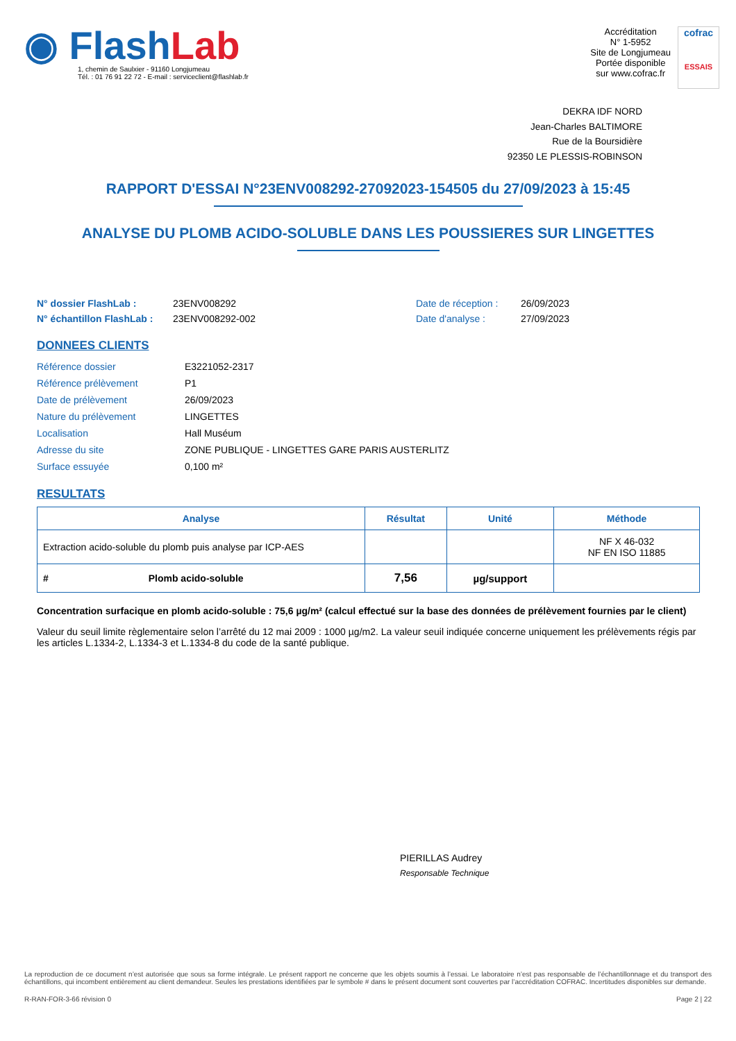◉ Flash Lab
1, chemin de Saulxier - 91160 Longjumeau
Tél. : 01 76 91 22 72 - E-mail : serviceclient@flashlab.fr
Accréditation
N° 1-5952
Site de Longjumeau
Portée disponible
sur www.cofrac.fr
cofrac
ESSAIS
DEKRA IDF NORD
Jean-Charles BALTIMORE
Rue de la Boursidière
92350 LE PLESSIS-ROBINSON
RAPPORT D'ESSAI N°23ENV008292-27092023-154505 du 27/09/2023 à 15:45
ANALYSE DU PLOMB ACIDO-SOLUBLE DANS LES POUSSIERES SUR LINGETTES
N° dossier FlashLab :
N° échantillon FlashLab :
23ENV008292
23ENV008292-002
Date de réception :
Date d'analyse :
26/09/2023
27/09/2023
DONNEES CLIENTS
| Référence dossier | E3221052-2317 |
| Référence prélèvement | P1 |
| Date de prélèvement | 26/09/2023 |
| Nature du prélèvement | LINGETTES |
| Localisation | Hall Muséum |
| Adresse du site | ZONE PUBLIQUE - LINGETTES GARE PARIS AUSTERLITZ |
| Surface essuyée | 0,100 m² |
RESULTATS
| Analyse | Résultat | Unité | Méthode |
| --- | --- | --- | --- |
| Extraction acido-soluble du plomb puis analyse par ICP-AES | | | NF X 46-032 NF EN ISO 11885 |
| # Plomb acido-soluble | 7,56 | µg/support | |
Concentration surfacique en plomb acido-soluble : 75,6 µg/m² (calcul effectué sur la base des données de prélèvement fournies par le client)
Valeur du seuil limite règlementaire selon l’arrêté du 12 mai 2009 : 1000 µg/m2. La valeur seuil indiquée concerne uniquement les prélèvements régis par les articles L.1334-2, L.1334-3 et L.1334-8 du code de la santé publique.
PIERILLAS Audrey
Responsable Technique
La reproduction de ce document n’est autorisée que sous sa forme intégrale. Le présent rapport ne concerne que les objets soumis à l’essai. Le laboratoire n’est pas responsable de l’échantillonnage et du transport des échantillons, qui incombent entièrement au client demandeur. Seules les prestations identifiées par le symbole # dans le présent document sont couvertes par l’accréditation COFRAC. Incertitudes disponibles sur demande.
R-RAN-FOR-3-66 révision 0 Page 2 | 22